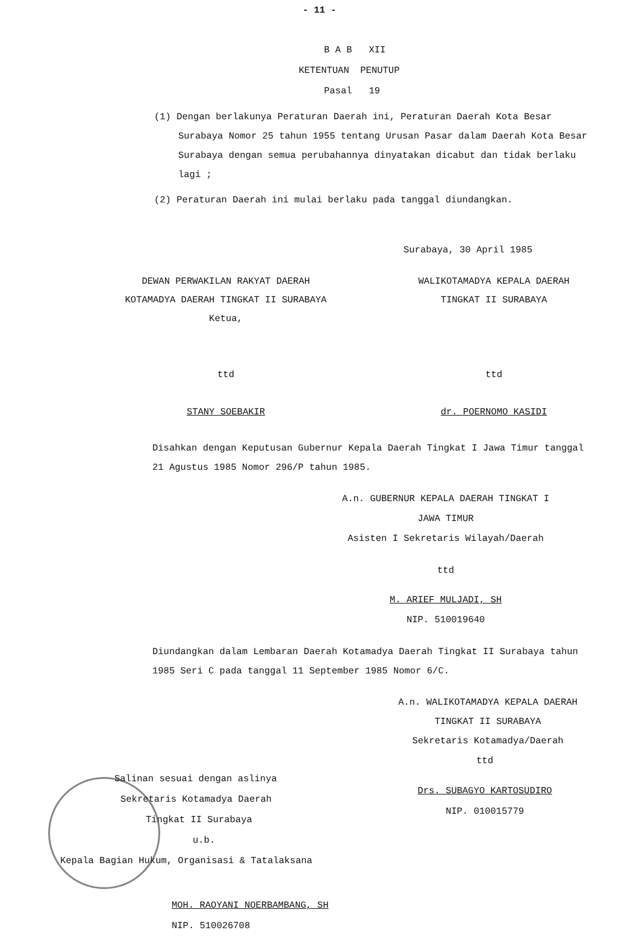- 11 -
B A B XII
KETENTUAN PENUTUP
Pasal 19
(1) Dengan berlakunya Peraturan Daerah ini, Peraturan Daerah Kota Besar Surabaya Nomor 25 tahun 1955 tentang Urusan Pasar dalam Daerah Kota Besar Surabaya dengan semua perubahannya dinyatakan dicabut dan tidak berlaku lagi ;
(2) Peraturan Daerah ini mulai berlaku pada tanggal diundangkan.
Surabaya, 30 April 1985
DEWAN PERWAKILAN RAKYAT DAERAH
KOTAMADYA DAERAH TINGKAT II SURABAYA
Ketua,
ttd
STANY SOEBAKIR
WALIKOTAMADYA KEPALA DAERAH
TINGKAT II SURABAYA
ttd
dr. POERNOMO KASIDI
Disahkan dengan Keputusan Gubernur Kepala Daerah Tingkat I Jawa Timur tanggal 21 Agustus 1985 Nomor 296/P tahun 1985.
A.n. GUBERNUR KEPALA DAERAH TINGKAT I
JAWA TIMUR
Asisten I Sekretaris Wilayah/Daerah
ttd
M. ARIEF MULJADI, SH
NIP. 510019640
Diundangkan dalam Lembaran Daerah Kotamadya Daerah Tingkat II Surabaya tahun 1985 Seri C pada tanggal 11 September 1985 Nomor 6/C.
A.n. WALIKOTAMADYA KEPALA DAERAH
TINGKAT II SURABAYA
Sekretaris Kotamadya/Daerah
Salinan sesuai dengan aslinya
Sekretaris Kotamadya Daerah
Tingkat II Surabaya
u.b.
Kepala Bagian Hukum, Organisasi & Tatalaksana
MOH. RAOYANI NOERBAMBANG, SH
NIP. 510026708
ttd
Drs. SUBAGYO KARTOSUDIRO
NIP. 010015779